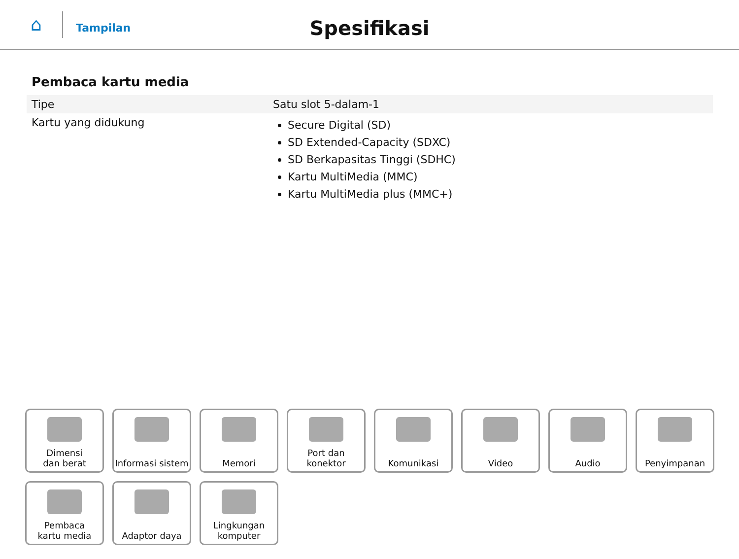⌂
Tampilan
Spesifikasi
Pembaca kartu media
| Tipe | Satu slot 5-dalam-1 |
| Kartu yang didukung | Secure Digital (SD) SD Extended-Capacity (SDXC) SD Berkapasitas Tinggi (SDHC) Kartu MultiMedia (MMC) Kartu MultiMedia plus (MMC+) |
Dimensi
dan berat
Informasi sistem
Memori
Port dan
konektor
Komunikasi
Video
Audio
Penyimpanan
Pembaca
kartu media
Adaptor daya
Lingkungan
komputer